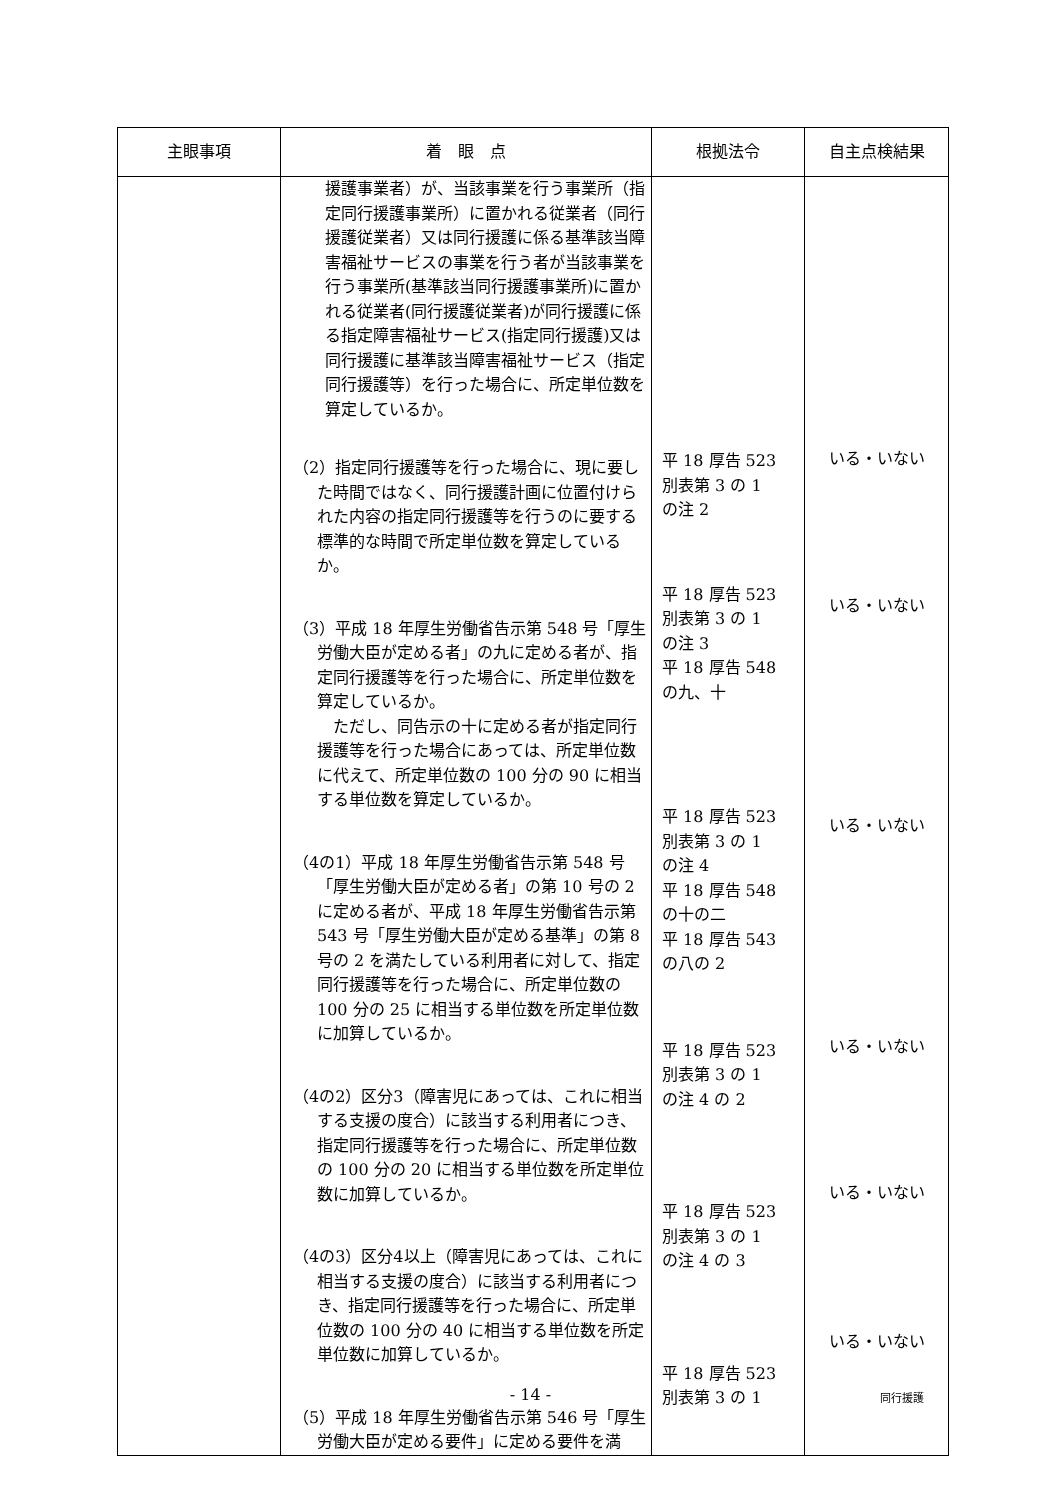| 主眼事項 | 着 眼 点 | 根拠法令 | 自主点検結果 |
| --- | --- | --- | --- |
| | 援護事業者）が、当該事業を行う事業所（指定同行援護事業所）に置かれる従業者（同行援護従業者）又は同行援護に係る基準該当障害福祉サービスの事業を行う者が当該事業を行う事業所(基準該当同行援護事業所)に置かれる従業者(同行援護従業者)が同行援護に係る指定障害福祉サービス(指定同行援護)又は同行援護に基準該当障害福祉サービス（指定同行援護等）を行った場合に、所定単位数を算定しているか。 （2）指定同行援護等を行った場合に、現に要した時間ではなく、同行援護計画に位置付けられた内容の指定同行援護等を行うのに要する標準的な時間で所定単位数を算定しているか。 （3）平成 18 年厚生労働省告示第 548 号「厚生労働大臣が定める者」の九に定める者が、指定同行援護等を行った場合に、所定単位数を算定しているか。 ただし、同告示の十に定める者が指定同行援護等を行った場合にあっては、所定単位数に代えて、所定単位数の 100 分の 90 に相当する単位数を算定しているか。 （4の1）平成 18 年厚生労働省告示第 548 号「厚生労働大臣が定める者」の第 10 号の 2 に定める者が、平成 18 年厚生労働省告示第 543 号「厚生労働大臣が定める基準」の第 8 号の 2 を満たしている利用者に対して、指定同行援護等を行った場合に、所定単位数の 100 分の 25 に相当する単位数を所定単位数に加算しているか。 （4の2）区分3（障害児にあっては、これに相当する支援の度合）に該当する利用者につき、指定同行援護等を行った場合に、所定単位数の 100 分の 20 に相当する単位数を所定単位数に加算しているか。 （4の3）区分4以上（障害児にあっては、これに相当する支援の度合）に該当する利用者につき、指定同行援護等を行った場合に、所定単位数の 100 分の 40 に相当する単位数を所定単位数に加算しているか。 （5）平成 18 年厚生労働省告示第 546 号「厚生労働大臣が定める要件」に定める要件を満 | 平 18 厚告 523 別表第 3 の 1 の注 2 平 18 厚告 523 別表第 3 の 1 の注 3 平 18 厚告 548 の九、十 平 18 厚告 523 別表第 3 の 1 の注 4 平 18 厚告 548 の十の二 平 18 厚告 543 の八の 2 平 18 厚告 523 別表第 3 の 1 の注 4 の 2 平 18 厚告 523 別表第 3 の 1 の注 4 の 3 平 18 厚告 523 別表第 3 の 1 | いる・いない いる・いない いる・いない いる・いない いる・いない いる・いない |
- 14 - 同行援護